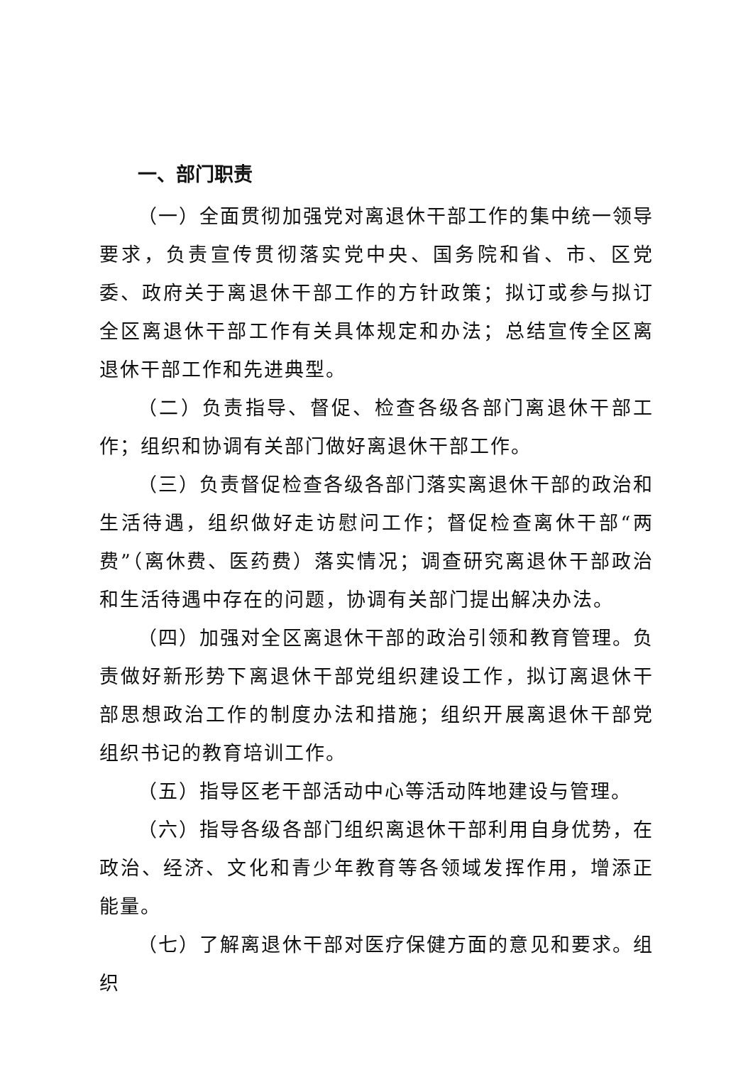一、部门职责
（一）全面贯彻加强党对离退休干部工作的集中统一领导要求，负责宣传贯彻落实党中央、国务院和省、市、区党委、政府关于离退休干部工作的方针政策；拟订或参与拟订全区离退休干部工作有关具体规定和办法；总结宣传全区离退休干部工作和先进典型。
（二）负责指导、督促、检查各级各部门离退休干部工作；组织和协调有关部门做好离退休干部工作。
（三）负责督促检查各级各部门落实离退休干部的政治和生活待遇，组织做好走访慰问工作；督促检查离休干部“两费”（离休费、医药费）落实情况；调查研究离退休干部政治和生活待遇中存在的问题，协调有关部门提出解决办法。
（四）加强对全区离退休干部的政治引领和教育管理。负责做好新形势下离退休干部党组织建设工作，拟订离退休干部思想政治工作的制度办法和措施；组织开展离退休干部党组织书记的教育培训工作。
（五）指导区老干部活动中心等活动阵地建设与管理。
（六）指导各级各部门组织离退休干部利用自身优势，在政治、经济、文化和青少年教育等各领域发挥作用，增添正能量。
（七）了解离退休干部对医疗保健方面的意见和要求。组织